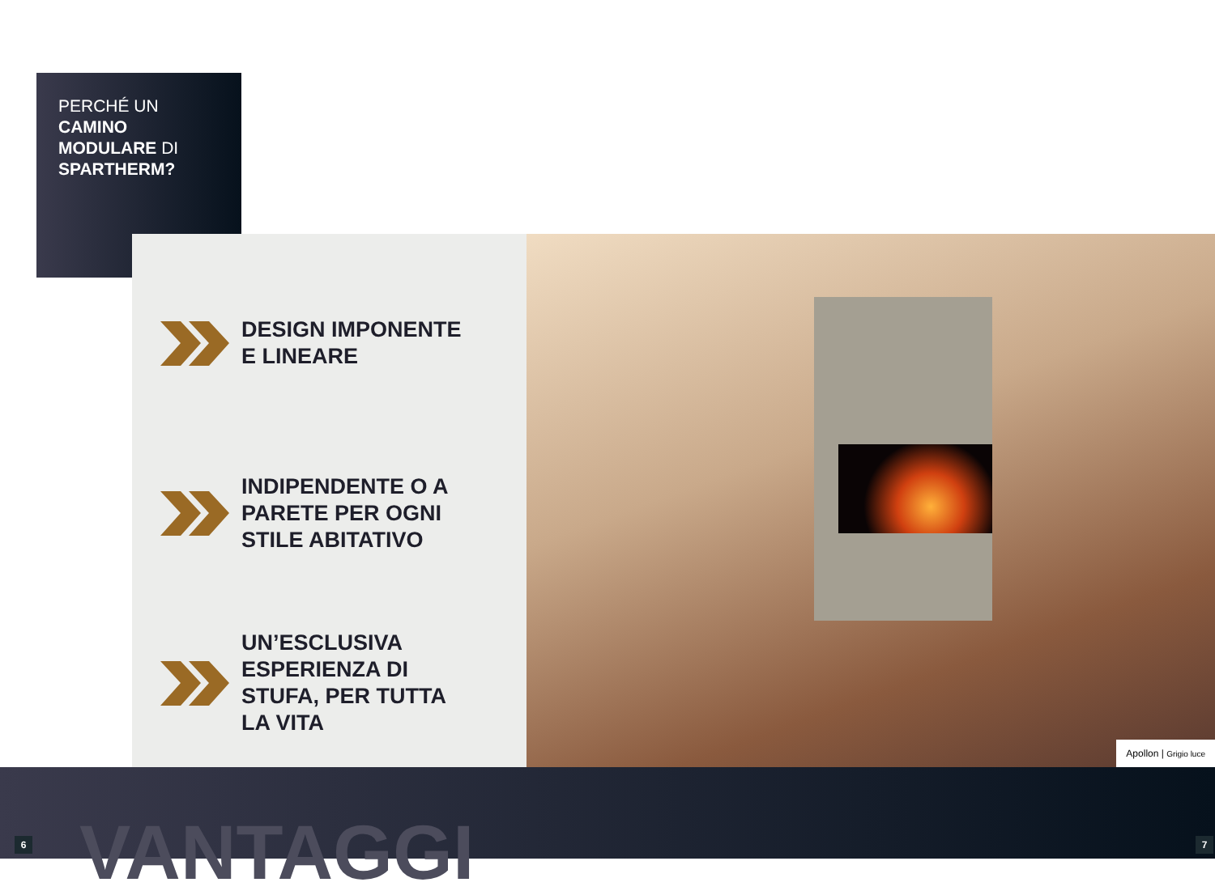PERCHÉ UN
CAMINO
MODULARE DI
SPARTHERM?
DESIGN IMPONENTE
E LINEARE
INDIPENDENTE O A
PARETE PER OGNI
STILE ABITATIVO
UN’ESCLUSIVA
ESPERIENZA DI
STUFA, PER TUTTA
LA VITA
Apollon | Grigio luce
6 VANTAGGI 7